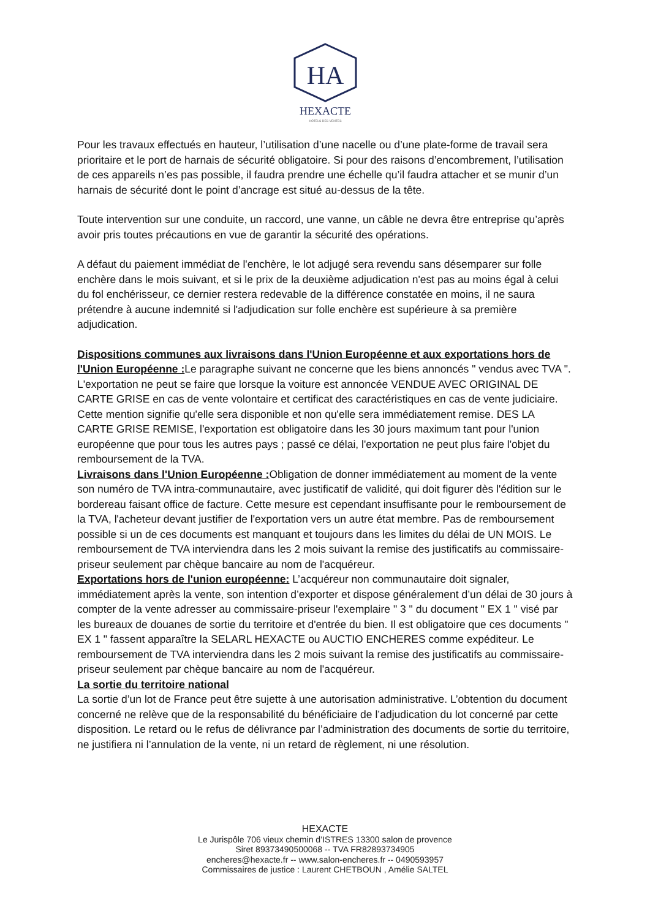HA
HEXACTE
HÔTELS DES VENTES
Pour les travaux effectués en hauteur, l’utilisation d’une nacelle ou d’une plate-forme de travail sera prioritaire et le port de harnais de sécurité obligatoire. Si pour des raisons d’encombrement, l’utilisation de ces appareils n’es pas possible, il faudra prendre une échelle qu’il faudra attacher et se munir d’un harnais de sécurité dont le point d’ancrage est situé au-dessus de la tête.
Toute intervention sur une conduite, un raccord, une vanne, un câble ne devra être entreprise qu’après avoir pris toutes précautions en vue de garantir la sécurité des opérations.
A défaut du paiement immédiat de l'enchère, le lot adjugé sera revendu sans désemparer sur folle enchère dans le mois suivant, et si le prix de la deuxième adjudication n'est pas au moins égal à celui du fol enchérisseur, ce dernier restera redevable de la différence constatée en moins, il ne saura prétendre à aucune indemnité si l'adjudication sur folle enchère est supérieure à sa première adjudication.
Dispositions communes aux livraisons dans l'Union Européenne et aux exportations hors de l'Union Européenne : Le paragraphe suivant ne concerne que les biens annoncés " vendus avec TVA ". L'exportation ne peut se faire que lorsque la voiture est annoncée VENDUE AVEC ORIGINAL DE CARTE GRISE en cas de vente volontaire et certificat des caractéristiques en cas de vente judiciaire. Cette mention signifie qu'elle sera disponible et non qu'elle sera immédiatement remise. DES LA CARTE GRISE REMISE, l'exportation est obligatoire dans les 30 jours maximum tant pour l'union européenne que pour tous les autres pays ; passé ce délai, l'exportation ne peut plus faire l'objet du remboursement de la TVA.
Livraisons dans l'Union Européenne : Obligation de donner immédiatement au moment de la vente son numéro de TVA intra-communautaire, avec justificatif de validité, qui doit figurer dès l'édition sur le bordereau faisant office de facture. Cette mesure est cependant insuffisante pour le remboursement de la TVA, l'acheteur devant justifier de l'exportation vers un autre état membre. Pas de remboursement possible si un de ces documents est manquant et toujours dans les limites du délai de UN MOIS. Le remboursement de TVA interviendra dans les 2 mois suivant la remise des justificatifs au commissaire-priseur seulement par chèque bancaire au nom de l'acquéreur.
Exportations hors de l'union européenne: L’acquéreur non communautaire doit signaler, immédiatement après la vente, son intention d’exporter et dispose généralement d’un délai de 30 jours à compter de la vente adresser au commissaire-priseur l'exemplaire " 3 " du document " EX 1 " visé par les bureaux de douanes de sortie du territoire et d'entrée du bien. Il est obligatoire que ces documents " EX 1 " fassent apparaître la SELARL HEXACTE ou AUCTIO ENCHERES comme expéditeur. Le remboursement de TVA interviendra dans les 2 mois suivant la remise des justificatifs au commissaire-priseur seulement par chèque bancaire au nom de l'acquéreur.
La sortie du territoire national
La sortie d’un lot de France peut être sujette à une autorisation administrative. L’obtention du document concerné ne relève que de la responsabilité du bénéficiaire de l’adjudication du lot concerné par cette disposition. Le retard ou le refus de délivrance par l’administration des documents de sortie du territoire, ne justifiera ni l’annulation de la vente, ni un retard de règlement, ni une résolution.
HEXACTE
Le Jurispôle 706 vieux chemin d’ISTRES 13300 salon de provence
Siret 89373490500068 -- TVA FR82893734905
encheres@hexacte.fr -- www.salon-encheres.fr -- 0490593957
Commissaires de justice : Laurent CHETBOUN , Amélie SALTEL